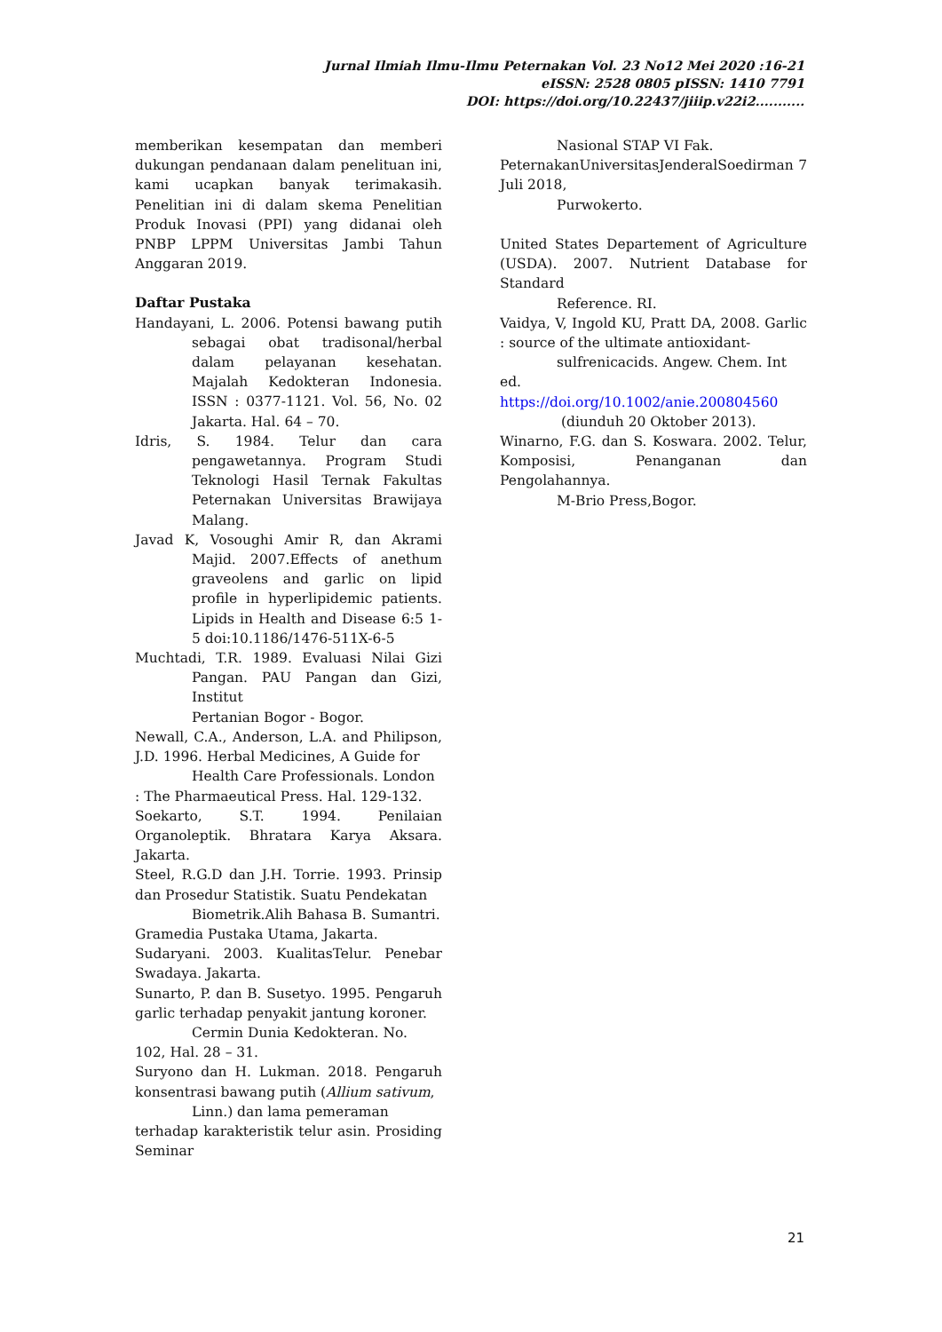Jurnal Ilmiah Ilmu-Ilmu Peternakan Vol. 23 No12 Mei 2020 :16-21
eISSN: 2528 0805 pISSN: 1410 7791
DOI: https://doi.org/10.22437/jiiip.v22i2...........
memberikan kesempatan dan memberi dukungan pendanaan dalam penelituan ini, kami ucapkan banyak terimakasih. Penelitian ini di dalam skema Penelitian Produk Inovasi (PPI) yang didanai oleh PNBP LPPM Universitas Jambi Tahun Anggaran 2019.
Daftar Pustaka
Handayani, L. 2006. Potensi bawang putih sebagai obat tradisonal/herbal dalam pelayanan kesehatan. Majalah Kedokteran Indonesia. ISSN : 0377-1121. Vol. 56, No. 02 Jakarta. Hal. 64 – 70.
Idris, S. 1984. Telur dan cara pengawetannya. Program Studi Teknologi Hasil Ternak Fakultas Peternakan Universitas Brawijaya Malang.
Javad K, Vosoughi Amir R, dan Akrami Majid. 2007.Effects of anethum graveolens and garlic on lipid profile in hyperlipidemic patients. Lipids in Health and Disease 6:5 1-5 doi:10.1186/1476-511X-6-5
Muchtadi, T.R. 1989. Evaluasi Nilai Gizi Pangan. PAU Pangan dan Gizi, Institut
Pertanian Bogor - Bogor.
Newall, C.A., Anderson, L.A. and Philipson, J.D. 1996. Herbal Medicines, A Guide for
Health Care Professionals. London
: The Pharmaeutical Press. Hal. 129-132.
Soekarto, S.T. 1994. Penilaian Organoleptik. Bhratara Karya Aksara. Jakarta.
Steel, R.G.D dan J.H. Torrie. 1993. Prinsip dan Prosedur Statistik. Suatu Pendekatan
Biometrik.Alih Bahasa B. Sumantri.
Gramedia Pustaka Utama, Jakarta.
Sudaryani. 2003. KualitasTelur. Penebar Swadaya. Jakarta.
Sunarto, P. dan B. Susetyo. 1995. Pengaruh garlic terhadap penyakit jantung koroner.
Cermin Dunia Kedokteran. No.
102, Hal. 28 – 31.
Suryono dan H. Lukman. 2018. Pengaruh konsentrasi bawang putih (Allium sativum,
Linn.) dan lama pemeraman
terhadap karakteristik telur asin. Prosiding Seminar
Nasional STAP VI Fak.
PeternakanUniversitasJenderalSoedirman 7 Juli 2018,
Purwokerto.
United States Departement of Agriculture (USDA). 2007. Nutrient Database for Standard
Reference. RI.
Vaidya, V, Ingold KU, Pratt DA, 2008. Garlic : source of the ultimate antioxidant-
sulfrenicacids. Angew. Chem. Int
ed.
https://doi.org/10.1002/anie.200804560
(diunduh 20 Oktober 2013).
Winarno, F.G. dan S. Koswara. 2002. Telur, Komposisi, Penanganan dan Pengolahannya.
M-Brio Press,Bogor.
21